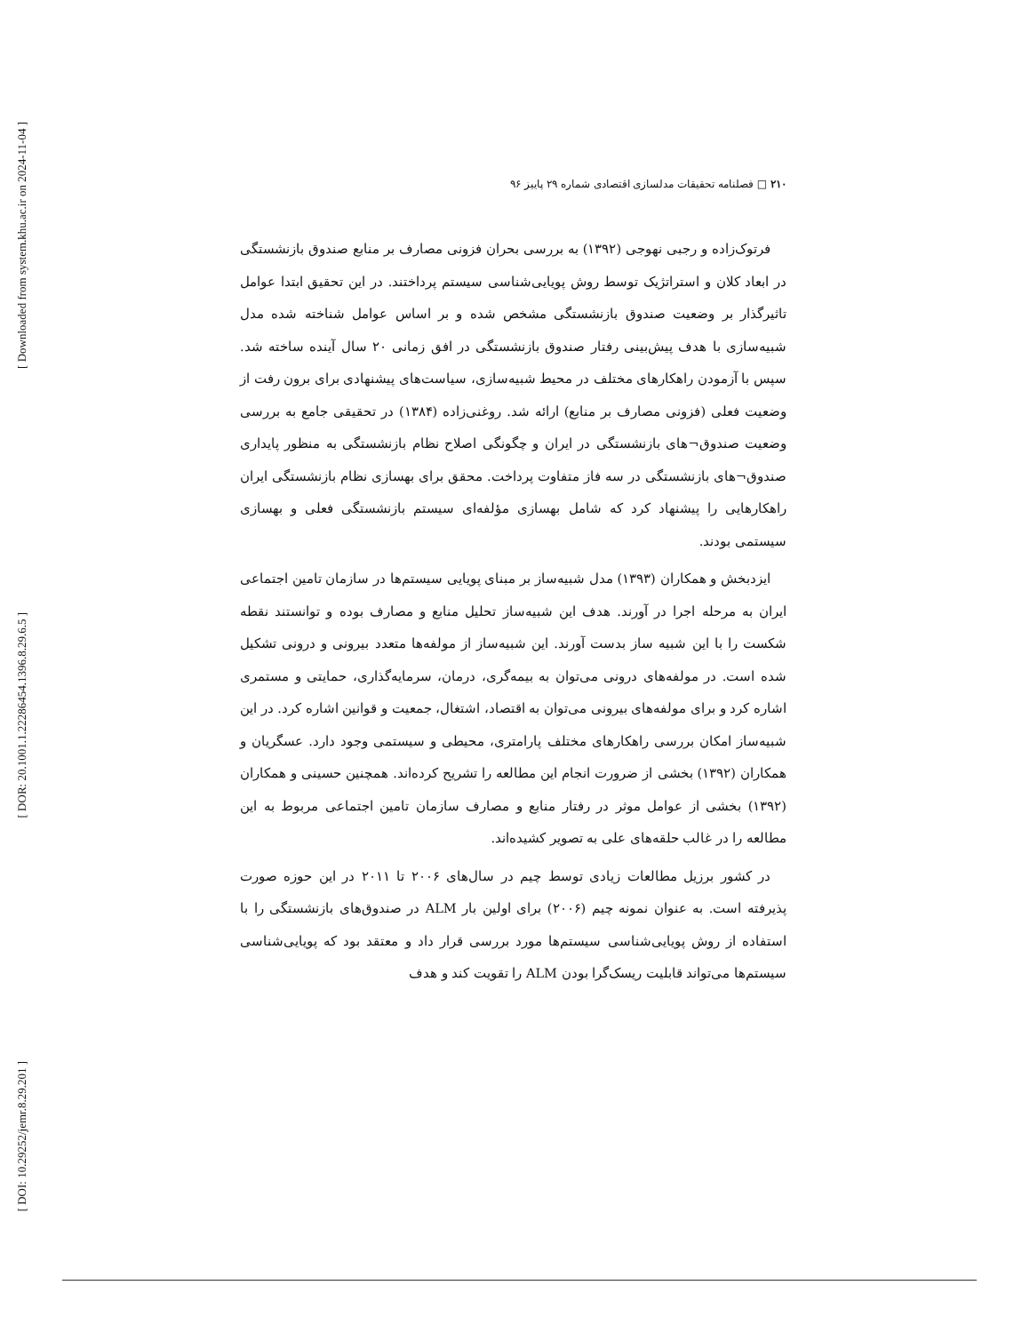[ Downloaded from system.khu.ac.ir on 2024-11-04 ]
[ DOR: 20.1001.1.22286454.1396.8.29.6.5 ]
[ DOI: 10.29252/jemr.8.29.201 ]
۲۱۰ □ فصلنامه تحقیقات مدلسازی اقتصادی شماره ۲۹ پاییز ۹۶
فرتوک‌زاده و رجبی نهوجی (۱۳۹۲) به بررسی بحران فزونی مصارف بر منابع صندوق بازنشستگی در ابعاد کلان و استراتژیک توسط روش پویایی‌شناسی سیستم پرداختند. در این تحقیق ابتدا عوامل تاثیرگذار بر وضعیت صندوق بازنشستگی مشخص شده و بر اساس عوامل شناخته شده مدل شبیه‌سازی با هدف پیش‌بینی رفتار صندوق بازنشستگی در افق زمانی ۲۰ سال آینده ساخته شد. سپس با آزمودن راهکارهای مختلف در محیط شبیه‌سازی، سیاست‌های پیشنهادی برای برون رفت از وضعیت فعلی (فزونی مصارف بر منابع) ارائه شد. روغنی‌زاده (۱۳۸۴) در تحقیقی جامع به بررسی وضعیت صندوق¬های بازنشستگی در ایران و چگونگی اصلاح نظام بازنشستگی به منظور پایداری صندوق¬های بازنشستگی در سه فاز متفاوت پرداخت. محقق برای بهسازی نظام بازنشستگی ایران راهکارهایی را پیشنهاد کرد که شامل بهسازی مؤلفه‌ای سیستم بازنشستگی فعلی و بهسازی سیستمی بودند.
ایزدبخش و همکاران (۱۳۹۳) مدل شبیه‌ساز بر مبنای پویایی سیستم‌ها در سازمان تامین اجتماعی ایران به مرحله اجرا در آورند. هدف این شبیه‌ساز تحلیل منابع و مصارف بوده و توانستند نقطه شکست را با این شبیه ساز بدست آورند. این شبیه‌ساز از مولفه‌ها متعدد بیرونی و درونی تشکیل شده است. در مولفه‌های درونی می‌توان به بیمه‌گری، درمان، سرمایه‌گذاری، حمایتی و مستمری اشاره کرد و برای مولفه‌های بیرونی می‌توان به اقتصاد، اشتغال، جمعیت و قوانین اشاره کرد. در این شبیه‌ساز امکان بررسی راهکارهای مختلف پارامتری، محیطی و سیستمی وجود دارد. عسگریان و همکاران (۱۳۹۲) بخشی از ضرورت انجام این مطالعه را تشریح کرده‌اند. همچنین حسینی و همکاران (۱۳۹۲) بخشی از عوامل موثر در رفتار منابع و مصارف سازمان تامین اجتماعی مربوط به این مطالعه را در غالب حلقه‌های علی به تصویر کشیده‌اند.
در کشور برزیل مطالعات زیادی توسط چیم در سال‌های ۲۰۰۶ تا ۲۰۱۱ در این حوزه صورت پذیرفته است. به عنوان نمونه چیم (۲۰۰۶) برای اولین بار ALM در صندوق‌های بازنشستگی را با استفاده از روش پویایی‌شناسی سیستم‌ها مورد بررسی قرار داد و معتقد بود که پویایی‌شناسی سیستم‌ها می‌تواند قابلیت ریسک‌گرا بودن ALM را تقویت کند و هدف